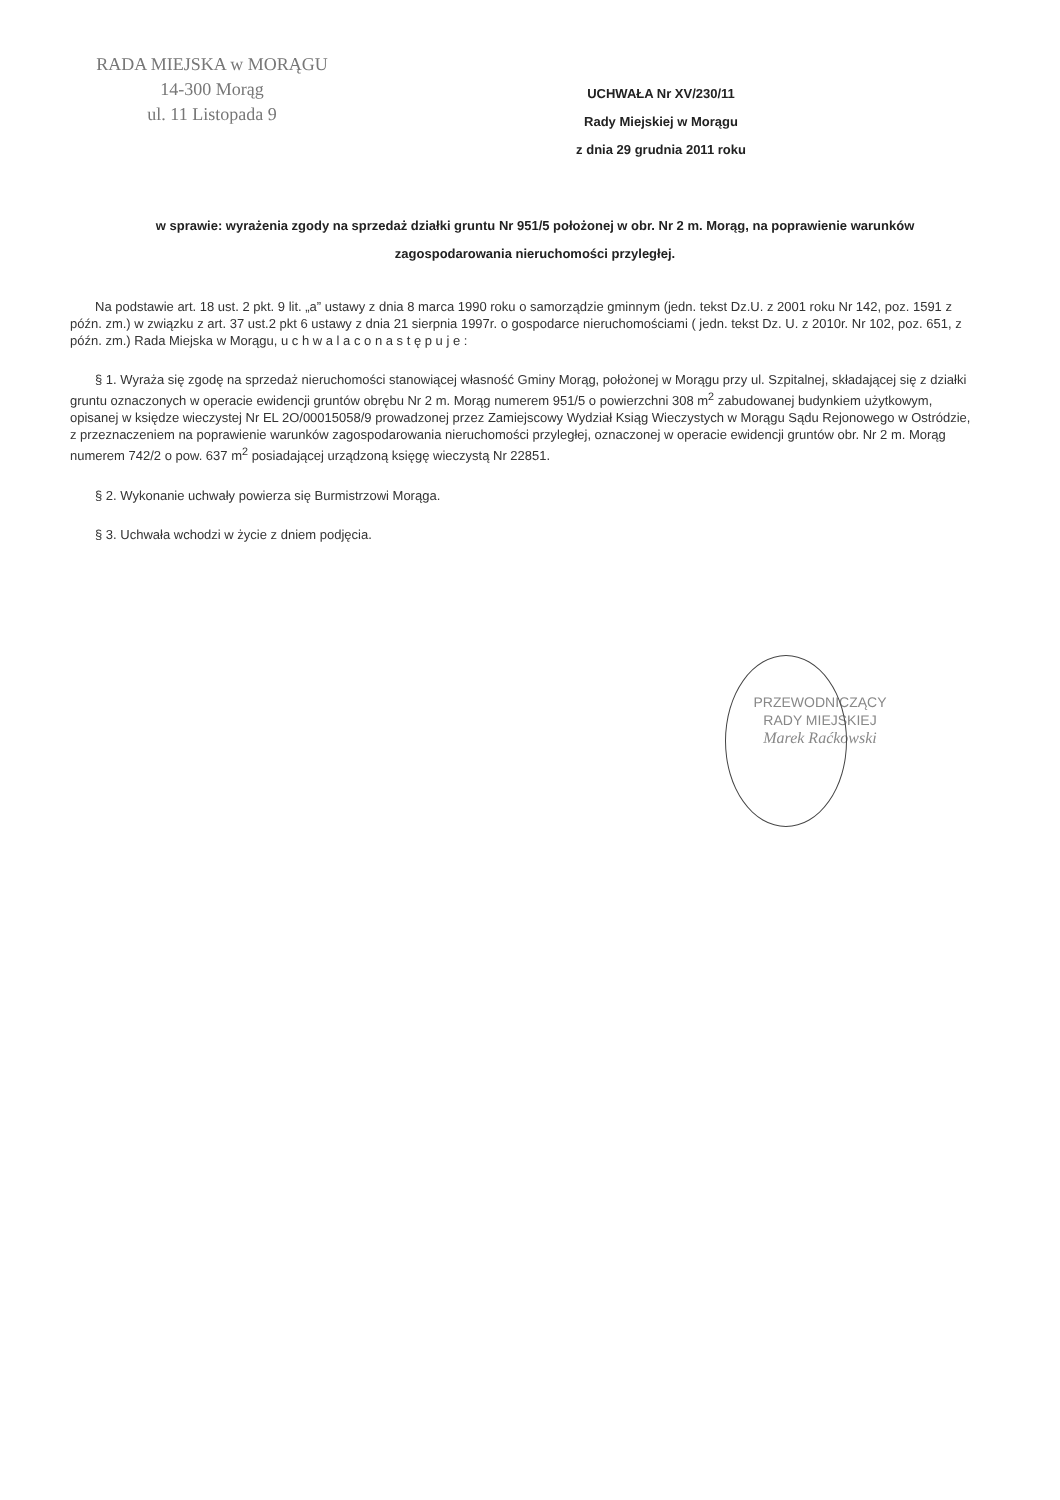RADA MIEJSKA w MORĄGU
14-300 Morąg
ul. 11 Listopada 9
UCHWAŁA Nr XV/230/11
Rady Miejskiej w Morągu
z dnia 29 grudnia 2011 roku
w sprawie: wyrażenia zgody na sprzedaż działki gruntu Nr 951/5 położonej w obr. Nr 2 m. Morąg, na poprawienie warunków zagospodarowania nieruchomości przyległej.
Na podstawie art. 18 ust. 2 pkt. 9 lit. „a” ustawy z dnia 8 marca 1990 roku o samorządzie gminnym (jedn. tekst Dz.U. z 2001 roku Nr 142, poz. 1591 z późn. zm.) w związku z art. 37 ust.2 pkt 6 ustawy z dnia 21 sierpnia 1997r. o gospodarce nieruchomościami ( jedn. tekst Dz. U. z 2010r. Nr 102, poz. 651, z późn. zm.) Rada Miejska w Morągu, u c h w a l a c o n a s t ę p u j e :
§ 1. Wyraża się zgodę na sprzedaż nieruchomości stanowiącej własność Gminy Morąg, położonej w Morągu przy ul. Szpitalnej, składającej się z działki gruntu oznaczonych w operacie ewidencji gruntów obrębu Nr 2 m. Morąg numerem 951/5 o powierzchni 308 m<sup>2</sup> zabudowanej budynkiem użytkowym, opisanej w księdze wieczystej Nr EL 2O/00015058/9 prowadzonej przez Zamiejscowy Wydział Ksiąg Wieczystych w Morągu Sądu Rejonowego w Ostródzie, z przeznaczeniem na poprawienie warunków zagospodarowania nieruchomości przyległej, oznaczonej w operacie ewidencji gruntów obr. Nr 2 m. Morąg numerem 742/2 o pow. 637 m<sup>2</sup> posiadającej urządzoną księgę wieczystą Nr 22851.
§ 2. Wykonanie uchwały powierza się Burmistrzowi Morąga.
§ 3. Uchwała wchodzi w życie z dniem podjęcia.
PRZEWODNICZĄCY
RADY MIEJSKIEJ
Marek Raćkowski